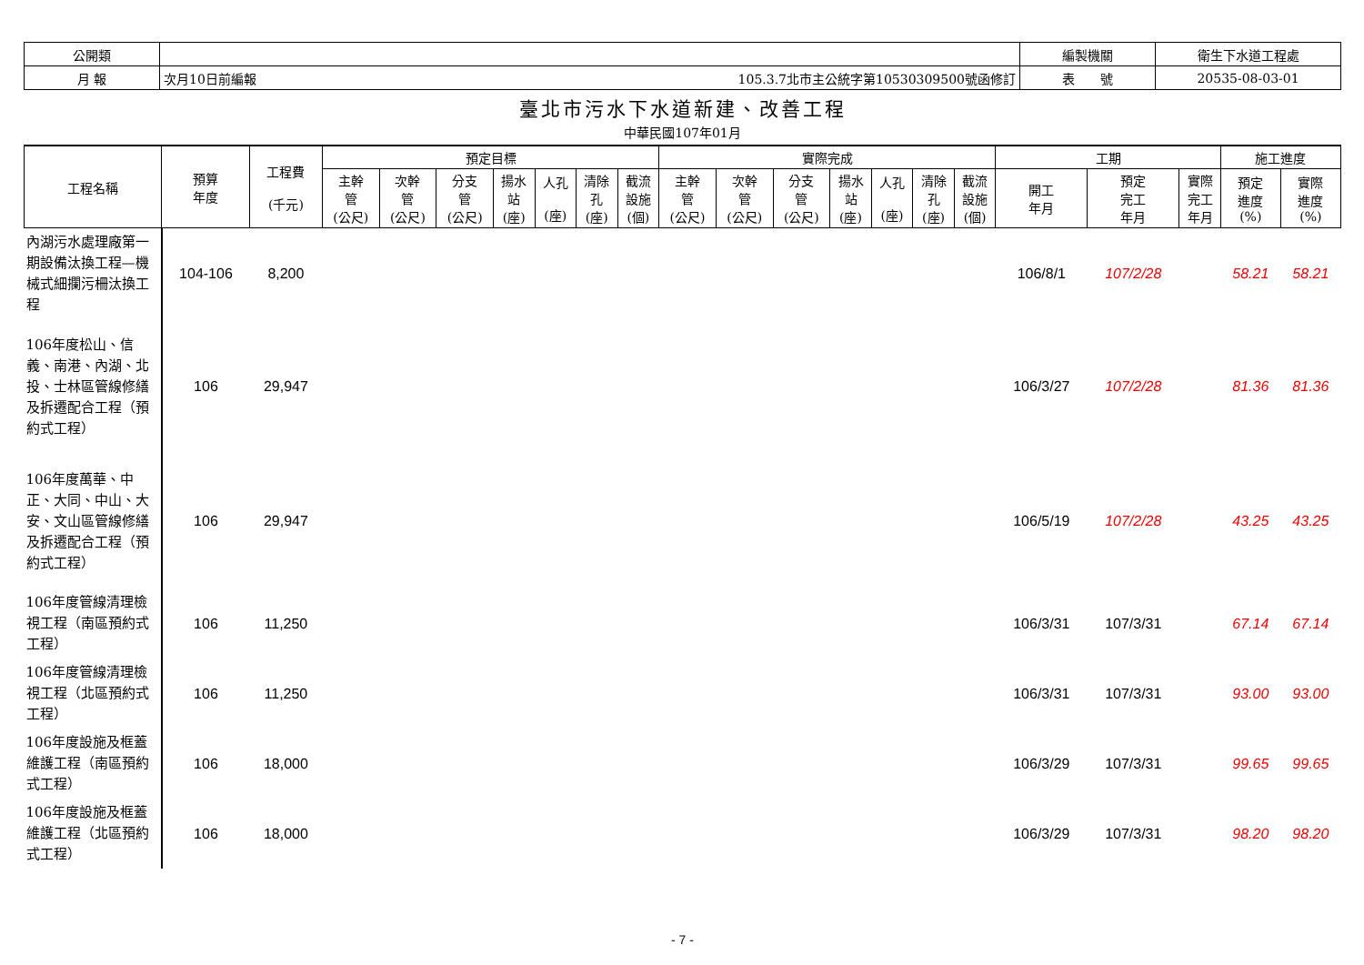| 公開類 | | | 編製機關 | 衛生下水道工程處 |
| 月 報 | 次月10日前編報 | 105.3.7北市主公統字第10530309500號函修訂 | 表 號 | 20535-08-03-01 |
臺北市污水下水道新建、改善工程
中華民國107年01月
| 工程名稱 | 預算 年度 | 工程費 (千元) | 預定目標 | | | | | | | 實際完成 | | | | | | | 工期 | | | 施工進度 | |
| --- | --- | --- | --- | --- | --- | --- | --- | --- | --- | --- | --- | --- | --- | --- | --- | --- | --- | --- | --- | --- | --- |
| | | | 主幹 管 (公尺) | 次幹 管 (公尺) | 分支 管 (公尺) | 揚水 站 (座) | 人孔 (座) | 清除 孔 (座) | 截流 設施 (個) | 主幹 管 (公尺) | 次幹 管 (公尺) | 分支 管 (公尺) | 揚水 站 (座) | 人孔 (座) | 清除 孔 (座) | 截流 設施 (個) | 開工 年月 | 預定 完工 年月 | 實際 完工 年月 | 預定 進度 (%) | 實際 進度 (%) |
| 內湖污水處理廠第一期設備汰換工程—機械式細攔污柵汰換工程 | 104-106 | 8,200 | | | | | | | | | | | | | | | 106/8/1 | 107/2/28 | | 58.21 | 58.21 |
| 106年度松山、信義、南港、內湖、北投、士林區管線修繕及拆遷配合工程（預約式工程） | 106 | 29,947 | | | | | | | | | | | | | | | 106/3/27 | 107/2/28 | | 81.36 | 81.36 |
| 106年度萬華、中正、大同、中山、大安、文山區管線修繕及拆遷配合工程（預約式工程） | 106 | 29,947 | | | | | | | | | | | | | | | 106/5/19 | 107/2/28 | | 43.25 | 43.25 |
| 106年度管線清理檢視工程（南區預約式工程） | 106 | 11,250 | | | | | | | | | | | | | | | 106/3/31 | 107/3/31 | | 67.14 | 67.14 |
| 106年度管線清理檢視工程（北區預約式工程） | 106 | 11,250 | | | | | | | | | | | | | | | 106/3/31 | 107/3/31 | | 93.00 | 93.00 |
| 106年度設施及框蓋維護工程（南區預約式工程） | 106 | 18,000 | | | | | | | | | | | | | | | 106/3/29 | 107/3/31 | | 99.65 | 99.65 |
| 106年度設施及框蓋維護工程（北區預約式工程） | 106 | 18,000 | | | | | | | | | | | | | | | 106/3/29 | 107/3/31 | | 98.20 | 98.20 |
- 7 -